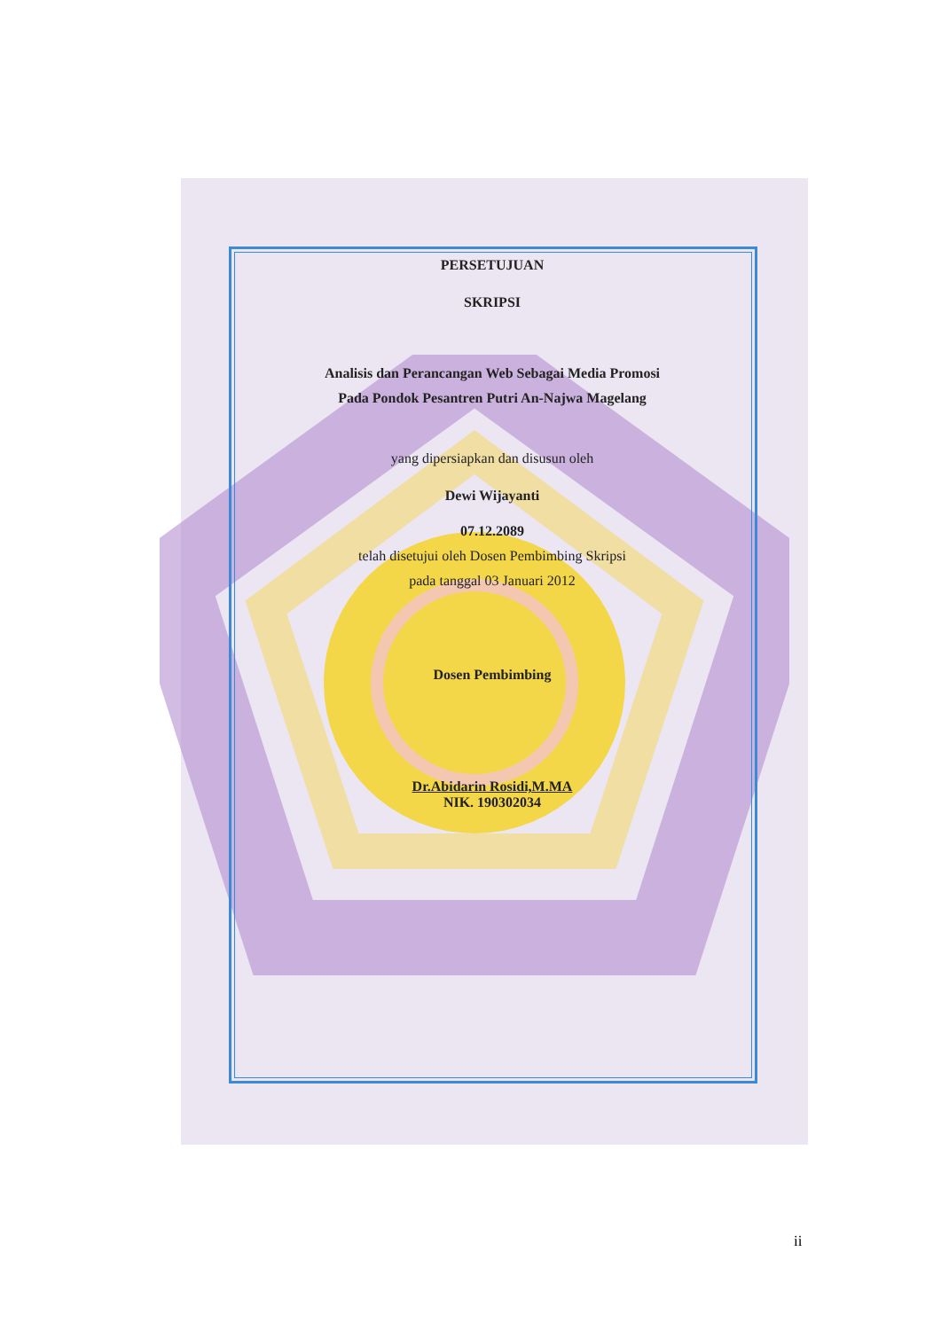PERSETUJUAN
SKRIPSI
Analisis dan Perancangan Web Sebagai Media Promosi
Pada Pondok Pesantren Putri An-Najwa Magelang
yang dipersiapkan dan disusun oleh
Dewi Wijayanti
07.12.2089
telah disetujui oleh Dosen Pembimbing Skripsi
pada tanggal 03 Januari 2012
Dosen Pembimbing
Dr.Abidarin Rosidi,M.MA
NIK. 190302034
ii